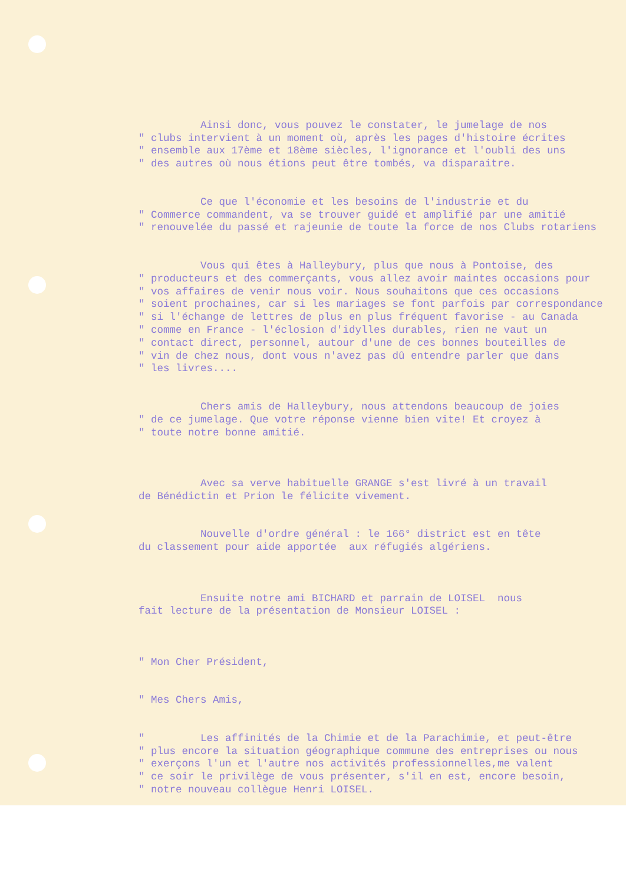Ainsi donc, vous pouvez le constater, le jumelage de nos " clubs intervient à un moment où, après les pages d'histoire écrites " ensemble aux 17ème et 18ème siècles, l'ignorance et l'oubli des uns " des autres où nous étions peut être tombés, va disparaitre.
Ce que l'économie et les besoins de l'industrie et du " Commerce commandent, va se trouver guidé et amplifié par une amitié " renouvelée du passé et rajeunie de toute la force de nos Clubs rotariens
Vous qui êtes à Halleybury, plus que nous à Pontoise, des " producteurs et des commerçants, vous allez avoir maintes occasions pour " vos affaires de venir nous voir. Nous souhaitons que ces occasions " soient prochaines, car si les mariages se font parfois par correspondance " si l'échange de lettres de plus en plus fréquent favorise - au Canada " comme en France - l'éclosion d'idylles durables, rien ne vaut un " contact direct, personnel, autour d'une de ces bonnes bouteilles de " vin de chez nous, dont vous n'avez pas dû entendre parler que dans " les livres....
Chers amis de Halleybury, nous attendons beaucoup de joies " de ce jumelage. Que votre réponse vienne bien vite! Et croyez à " toute notre bonne amitié.
Avec sa verve habituelle GRANGE s'est livré à un travail de Bénédictin et Prion le félicite vivement.
Nouvelle d'ordre général : le 166° district est en tête du classement pour aide apportée aux réfugiés algériens.
Ensuite notre ami BICHARD et parrain de LOISEL nous fait lecture de la présentation de Monsieur LOISEL :
" Mon Cher Président,
" Mes Chers Amis,
" Les affinités de la Chimie et de la Parachimie, et peut-être " plus encore la situation géographique commune des entreprises ou nous " exerçons l'un et l'autre nos activités professionnelles,me valent " ce soir le privilège de vous présenter, s'il en est, encore besoin, " notre nouveau collègue Henri LOISEL.
./...